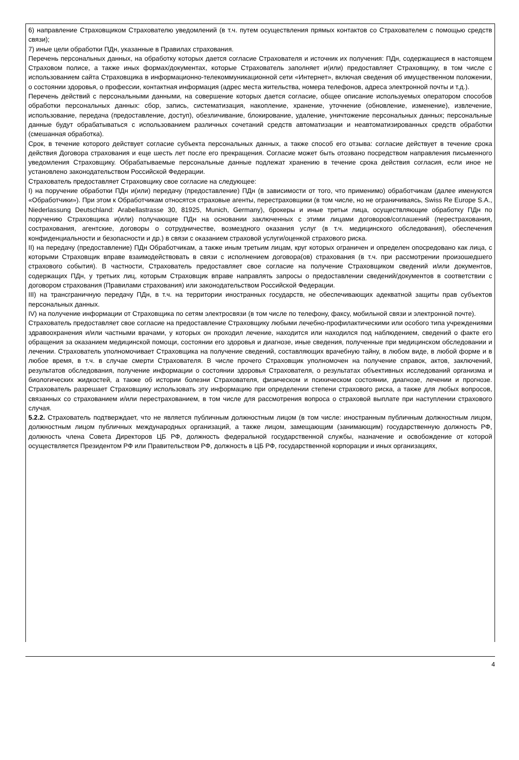6) направление Страховщиком Страхователю уведомлений (в т.ч. путем осуществления прямых контактов со Страхователем с помощью средств связи);
7) иные цели обработки ПДн, указанные в Правилах страхования.
Перечень персональных данных, на обработку которых дается согласие Страхователя и источник их получения: ПДн, содержащиеся в настоящем Страховом полисе, а также иных формах/документах, которые Страхователь заполняет и(или) предоставляет Страховщику, в том числе с использованием сайта Страховщика в информационно-телекоммуникационной сети «Интернет», включая сведения об имущественном положении, о состоянии здоровья, о профессии, контактная информация (адрес места жительства, номера телефонов, адреса электронной почты и т.д.).
Перечень действий с персональными данными, на совершение которых дается согласие, общее описание используемых оператором способов обработки персональных данных: сбор, запись, систематизация, накопление, хранение, уточнение (обновление, изменение), извлечение, использование, передача (предоставление, доступ), обезличивание, блокирование, удаление, уничтожение персональных данных; персональные данные будут обрабатываться с использованием различных сочетаний средств автоматизации и неавтоматизированных средств обработки (смешанная обработка).
Срок, в течение которого действует согласие субъекта персональных данных, а также способ его отзыва: согласие действует в течение срока действия Договора страхования и еще шесть лет после его прекращения. Согласие может быть отозвано посредством направления письменного уведомления Страховщику. Обрабатываемые персональные данные подлежат хранению в течение срока действия согласия, если иное не установлено законодательством Российской Федерации.
Страхователь предоставляет Страховщику свое согласие на следующее:
I) на поручение обработки ПДн и(или) передачу (предоставление) ПДн (в зависимости от того, что применимо) обработчикам (далее именуются «Обработчики»). При этом к Обработчикам относятся страховые агенты, перестраховщики (в том числе, но не ограничиваясь, Swiss Re Europe S.A., Niederlassung Deutschland: Arabellastrasse 30, 81925, Munich, Germany), брокеры и иные третьи лица, осуществляющие обработку ПДн по поручению Страховщика и(или) получающие ПДн на основании заключенных с этими лицами договоров/соглашений (перестрахования, сострахования, агентские, договоры о сотрудничестве, возмездного оказания услуг (в т.ч. медицинского обследования), обеспечения конфиденциальности и безопасности и др.) в связи с оказанием страховой услуги/оценкой страхового риска.
II) на передачу (предоставление) ПДн Обработчикам, а также иным третьим лицам, круг которых ограничен и определен опосредовано как лица, с которыми Страховщик вправе взаимодействовать в связи с исполнением договора(ов) страхования (в т.ч. при рассмотрении произошедшего страхового события). В частности, Страхователь предоставляет свое согласие на получение Страховщиком сведений и/или документов, содержащих ПДн, у третьих лиц, которым Страховщик вправе направлять запросы о предоставлении сведений/документов в соответствии с договором страхования (Правилами страхования) или законодательством Российской Федерации.
III) на трансграничную передачу ПДн, в т.ч. на территории иностранных государств, не обеспечивающих адекватной защиты прав субъектов персональных данных.
IV) на получение информации от Страховщика по сетям электросвязи (в том числе по телефону, факсу, мобильной связи и электронной почте).
Страхователь предоставляет свое согласие на предоставление Страховщику любыми лечебно-профилактическими или особого типа учреждениями здравоохранения и/или частными врачами, у которых он проходил лечение, находится или находился под наблюдением, сведений о факте его обращения за оказанием медицинской помощи, состоянии его здоровья и диагнозе, иные сведения, полученные при медицинском обследовании и лечении. Страхователь уполномочивает Страховщика на получение сведений, составляющих врачебную тайну, в любом виде, в любой форме и в любое время, в т.ч. в случае смерти Страхователя. В числе прочего Страховщик уполномочен на получение справок, актов, заключений, результатов обследования, получение информации о состоянии здоровья Страхователя, о результатах объективных исследований организма и биологических жидкостей, а также об истории болезни Страхователя, физическом и психическом состоянии, диагнозе, лечении и прогнозе. Страхователь разрешает Страховщику использовать эту информацию при определении степени страхового риска, а также для любых вопросов, связанных со страхованием и/или перестрахованием, в том числе для рассмотрения вопроса о страховой выплате при наступлении страхового случая.
5.2.2. Страхователь подтверждает, что не является публичным должностным лицом (в том числе: иностранным публичным должностным лицом, должностным лицом публичных международных организаций, а также лицом, замещающим (занимающим) государственную должность РФ, должность члена Совета Директоров ЦБ РФ, должность федеральной государственной службы, назначение и освобождение от которой осуществляется Президентом РФ или Правительством РФ, должность в ЦБ РФ, государственной корпорации и иных организациях,
4